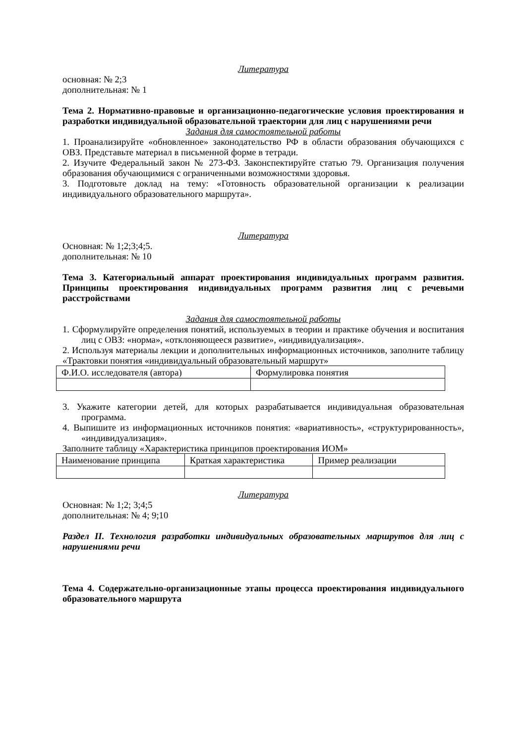Литература
основная: № 2;3
дополнительная: № 1
Тема 2. Нормативно-правовые и организационно-педагогические условия проектирования и разработки индивидуальной образовательной траектории для лиц с нарушениями речи
Задания для самостоятельной работы
1. Проанализируйте «обновленное» законодательство РФ в области образования обучающихся с ОВЗ. Представьте материал в письменной форме в тетради.
2. Изучите Федеральный закон № 273-ФЗ. Законспектируйте статью 79. Организация получения образования обучающимися с ограниченными возможностями здоровья.
3. Подготовьте доклад на тему: «Готовность образовательной организации к реализации индивидуального образовательного маршрута».
Литература
Основная: № 1;2;3;4;5.
дополнительная: № 10
Тема 3. Категориальный аппарат проектирования индивидуальных программ развития. Принципы проектирования индивидуальных программ развития лиц с речевыми расстройствами
Задания для самостоятельной работы
1. Сформулируйте определения понятий, используемых в теории и практике обучения и воспитания лиц с ОВЗ: «норма», «отклоняющееся развитие», «индивидуализация».
2. Используя материалы лекции и дополнительных информационных источников, заполните таблицу «Трактовки понятия «индивидуальный образовательный маршрут»
| Ф.И.О. исследователя (автора) | Формулировка понятия |
3. Укажите категории детей, для которых разрабатывается индивидуальная образовательная программа.
4. Выпишите из информационных источников понятия: «вариативность», «структурированность», «индивидуализация».
Заполните таблицу «Характеристика принципов проектирования ИОМ»
| Наименование принципа | Краткая характеристика | Пример реализации |
Литература
Основная: № 1;2; 3;4;5
дополнительная: № 4; 9;10
Раздел II. Технология разработки индивидуальных образовательных маршрутов для лиц с нарушениями речи
Тема 4. Содержательно-организационные этапы процесса проектирования индивидуального образовательного маршрута